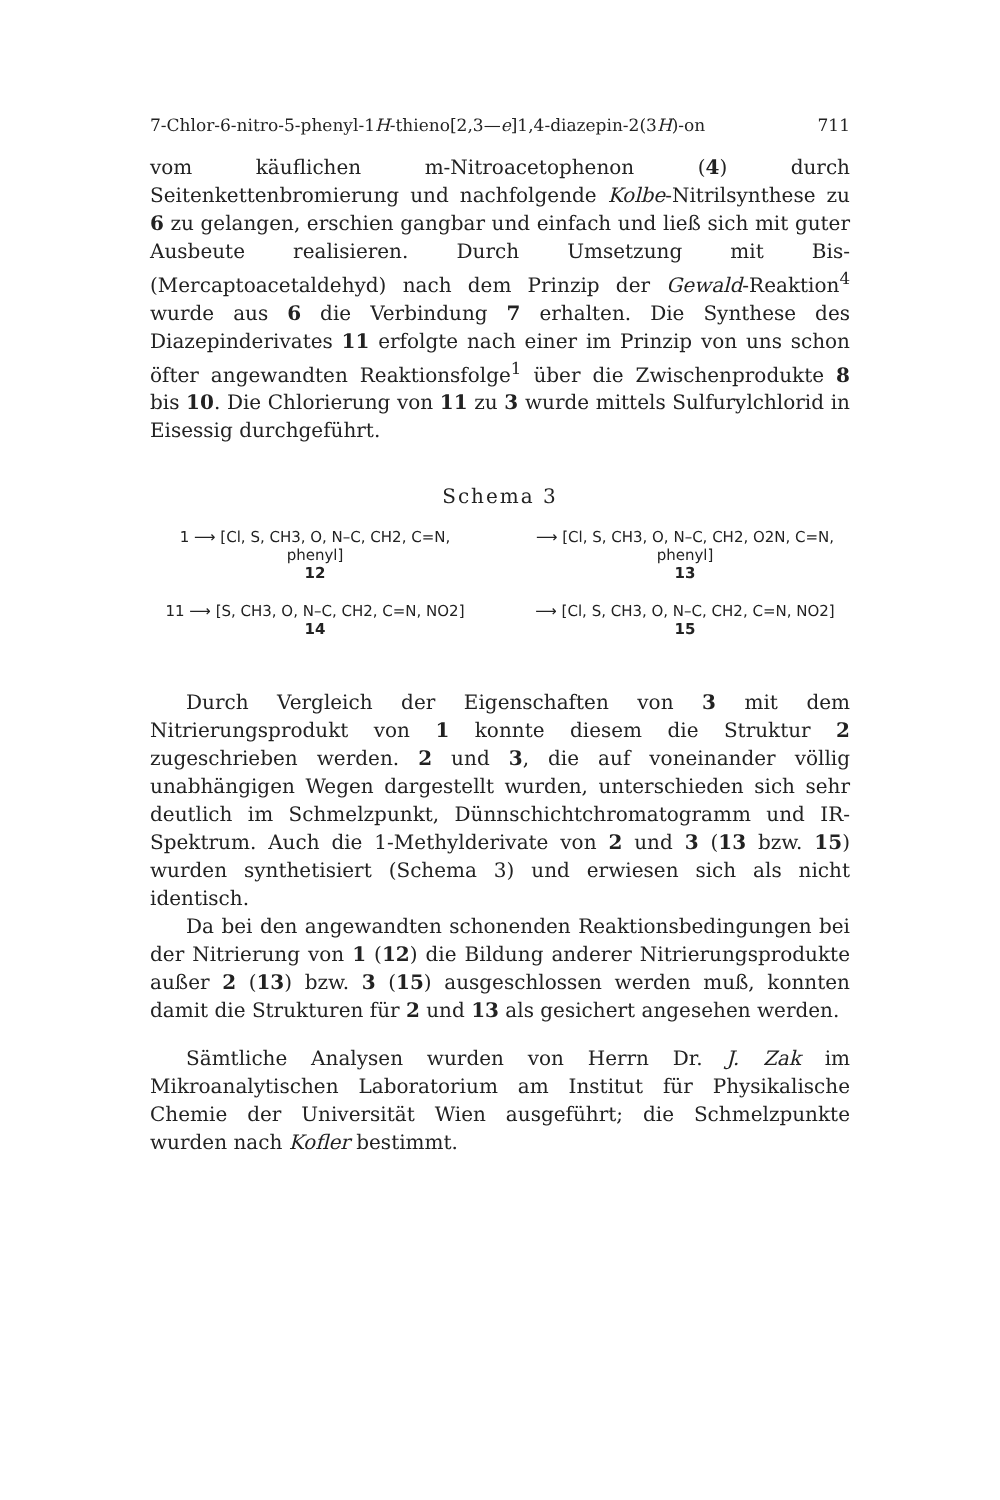7-Chlor-6-nitro-5-phenyl-1H-thieno[2,3—e]1,4-diazepin-2(3H)-on 711
vom käuflichen m-Nitroacetophenon (4) durch Seitenkettenbromierung und nachfolgende Kolbe-Nitrilsynthese zu 6 zu gelangen, erschien gangbar und einfach und ließ sich mit guter Ausbeute realisieren. Durch Umsetzung mit Bis-(Mercaptoacetaldehyd) nach dem Prinzip der Gewald-Reaktion<sup>4</sup> wurde aus 6 die Verbindung 7 erhalten. Die Synthese des Diazepinderivates 11 erfolgte nach einer im Prinzip von uns schon öfter angewandten Reaktionsfolge<sup>1</sup> über die Zwischenprodukte 8 bis 10. Die Chlorierung von 11 zu 3 wurde mittels Sulfurylchlorid in Eisessig durchgeführt.
Schema 3
1 ⟶ [Cl, S, CH3, O, N–C, CH2, C=N, phenyl]
12
⟶ [Cl, S, CH3, O, N–C, CH2, O2N, C=N, phenyl]
13
11 ⟶ [S, CH3, O, N–C, CH2, C=N, NO2]
14
⟶ [Cl, S, CH3, O, N–C, CH2, C=N, NO2]
15
Durch Vergleich der Eigenschaften von 3 mit dem Nitrierungsprodukt von 1 konnte diesem die Struktur 2 zugeschrieben werden. 2 und 3, die auf voneinander völlig unabhängigen Wegen dargestellt wurden, unterschieden sich sehr deutlich im Schmelzpunkt, Dünnschichtchromatogramm und IR-Spektrum. Auch die 1-Methylderivate von 2 und 3 (13 bzw. 15) wurden synthetisiert (Schema 3) und erwiesen sich als nicht identisch.
Da bei den angewandten schonenden Reaktionsbedingungen bei der Nitrierung von 1 (12) die Bildung anderer Nitrierungsprodukte außer 2 (13) bzw. 3 (15) ausgeschlossen werden muß, konnten damit die Strukturen für 2 und 13 als gesichert angesehen werden.
Sämtliche Analysen wurden von Herrn Dr. J. Zak im Mikroanalytischen Laboratorium am Institut für Physikalische Chemie der Universität Wien ausgeführt; die Schmelzpunkte wurden nach Kofler bestimmt.